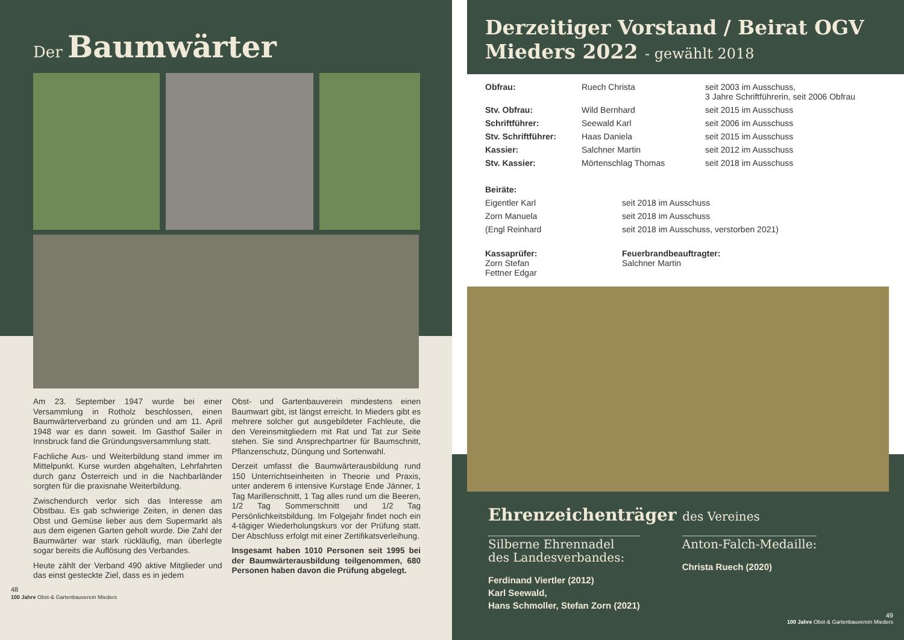Der Baumwärter
Am 23. September 1947 wurde bei einer Versammlung in Rotholz beschlossen, einen Baumwärterverband zu gründen und am 11. April 1948 war es dann soweit. Im Gasthof Sailer in Innsbruck fand die Gründungsversammlung statt.
Fachliche Aus- und Weiterbildung stand immer im Mittelpunkt. Kurse wurden abgehalten, Lehrfahrten durch ganz Österreich und in die Nachbarländer sorgten für die praxisnahe Weiterbildung.
Zwischendurch verlor sich das Interesse am Obstbau. Es gab schwierige Zeiten, in denen das Obst und Gemüse lieber aus dem Supermarkt als aus dem eigenen Garten geholt wurde. Die Zahl der Baumwärter war stark rückläufig, man überlegte sogar bereits die Auflösung des Verbandes.
Heute zählt der Verband 490 aktive Mitglieder und das einst gesteckte Ziel, dass es in jedem
Obst- und Gartenbauverein mindestens einen Baumwart gibt, ist längst erreicht. In Mieders gibt es mehrere solcher gut ausgebildeter Fachleute, die den Vereinsmitgliedern mit Rat und Tat zur Seite stehen. Sie sind Ansprechpartner für Baumschnitt, Pflanzenschutz, Düngung und Sortenwahl.
Derzeit umfasst die Baumwärterausbildung rund 150 Unterrichtseinheiten in Theorie und Praxis, unter anderem 6 intensive Kurstage Ende Jänner, 1 Tag Marillenschnitt, 1 Tag alles rund um die Beeren, 1/2 Tag Sommerschnitt und 1/2 Tag Persönlichkeitsbildung. Im Folgejahr findet noch ein 4-tägiger Wiederholungskurs vor der Prüfung statt. Der Abschluss erfolgt mit einer Zertifikatsverleihung.
Insgesamt haben 1010 Personen seit 1995 bei der Baumwärterausbildung teilgenommen, 680 Personen haben davon die Prüfung abgelegt.
48
100 Jahre Obst-& Gartenbauverein Mieders
Derzeitiger Vorstand / Beirat OGV
Mieders 2022 - gewählt 2018
| Obfrau: | Ruech Christa | seit 2003 im Ausschuss, 3 Jahre Schriftführerin, seit 2006 Obfrau |
| Stv. Obfrau: | Wild Bernhard | seit 2015 im Ausschuss |
| Schriftführer: | Seewald Karl | seit 2006 im Ausschuss |
| Stv. Schriftführer: | Haas Daniela | seit 2015 im Ausschuss |
| Kassier: | Salchner Martin | seit 2012 im Ausschuss |
| Stv. Kassier: | Mörtenschlag Thomas | seit 2018 im Ausschuss |
| Beiräte: | |
| Eigentler Karl | seit 2018 im Ausschuss |
| Zorn Manuela | seit 2018 im Ausschuss |
| (Engl Reinhard | seit 2018 im Ausschuss, verstorben 2021) |
| Kassaprüfer: Zorn Stefan Fettner Edgar | Feuerbrandbeauftragter: Salchner Martin |
Ehrenzeichenträger des Vereines
Silberne Ehrennadel
des Landesverbandes:
Ferdinand Viertler (2012)
Karl Seewald,
Hans Schmoller, Stefan Zorn (2021)
Anton-Falch-Medaille:
Christa Ruech (2020)
49
100 Jahre Obst-& Gartenbauverein Mieders